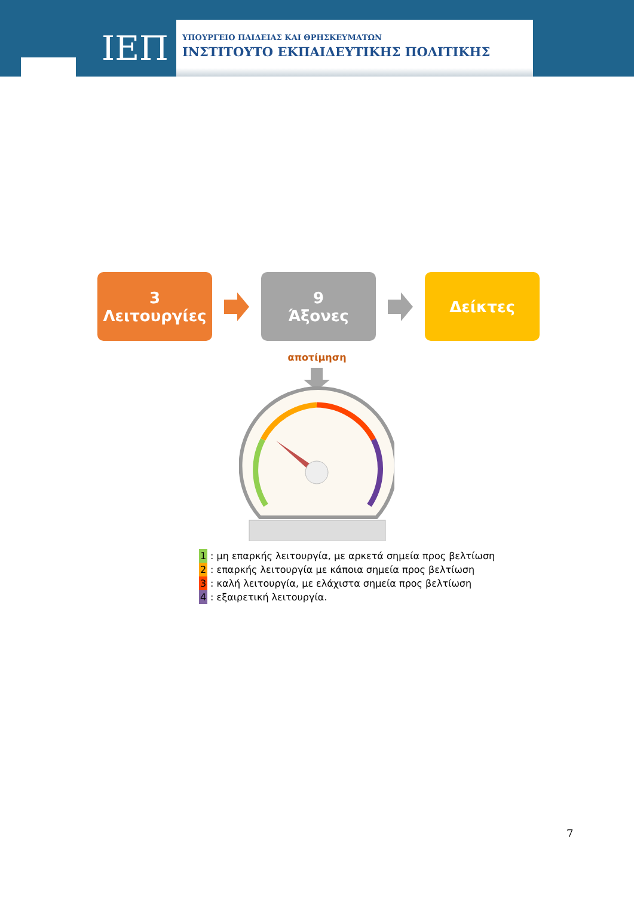ΙΕΠ
ΥΠΟΥΡΓΕΙΟ ΠΑΙΔΕΙΑΣ ΚΑΙ ΘΡΗΣΚΕΥΜΑΤΩΝ
ΙΝΣΤΙΤΟΥΤΟ ΕΚΠΑΙΔΕΥΤΙΚΗΣ ΠΟΛΙΤΙΚΗΣ
3
Λειτουργίες
9
Άξονες
Δείκτες
αποτίμηση
1 : μη επαρκής λειτουργία, με αρκετά σημεία προς βελτίωση
2 : επαρκής λειτουργία με κάποια σημεία προς βελτίωση
3 : καλή λειτουργία, με ελάχιστα σημεία προς βελτίωση
4 : εξαιρετική λειτουργία.
7